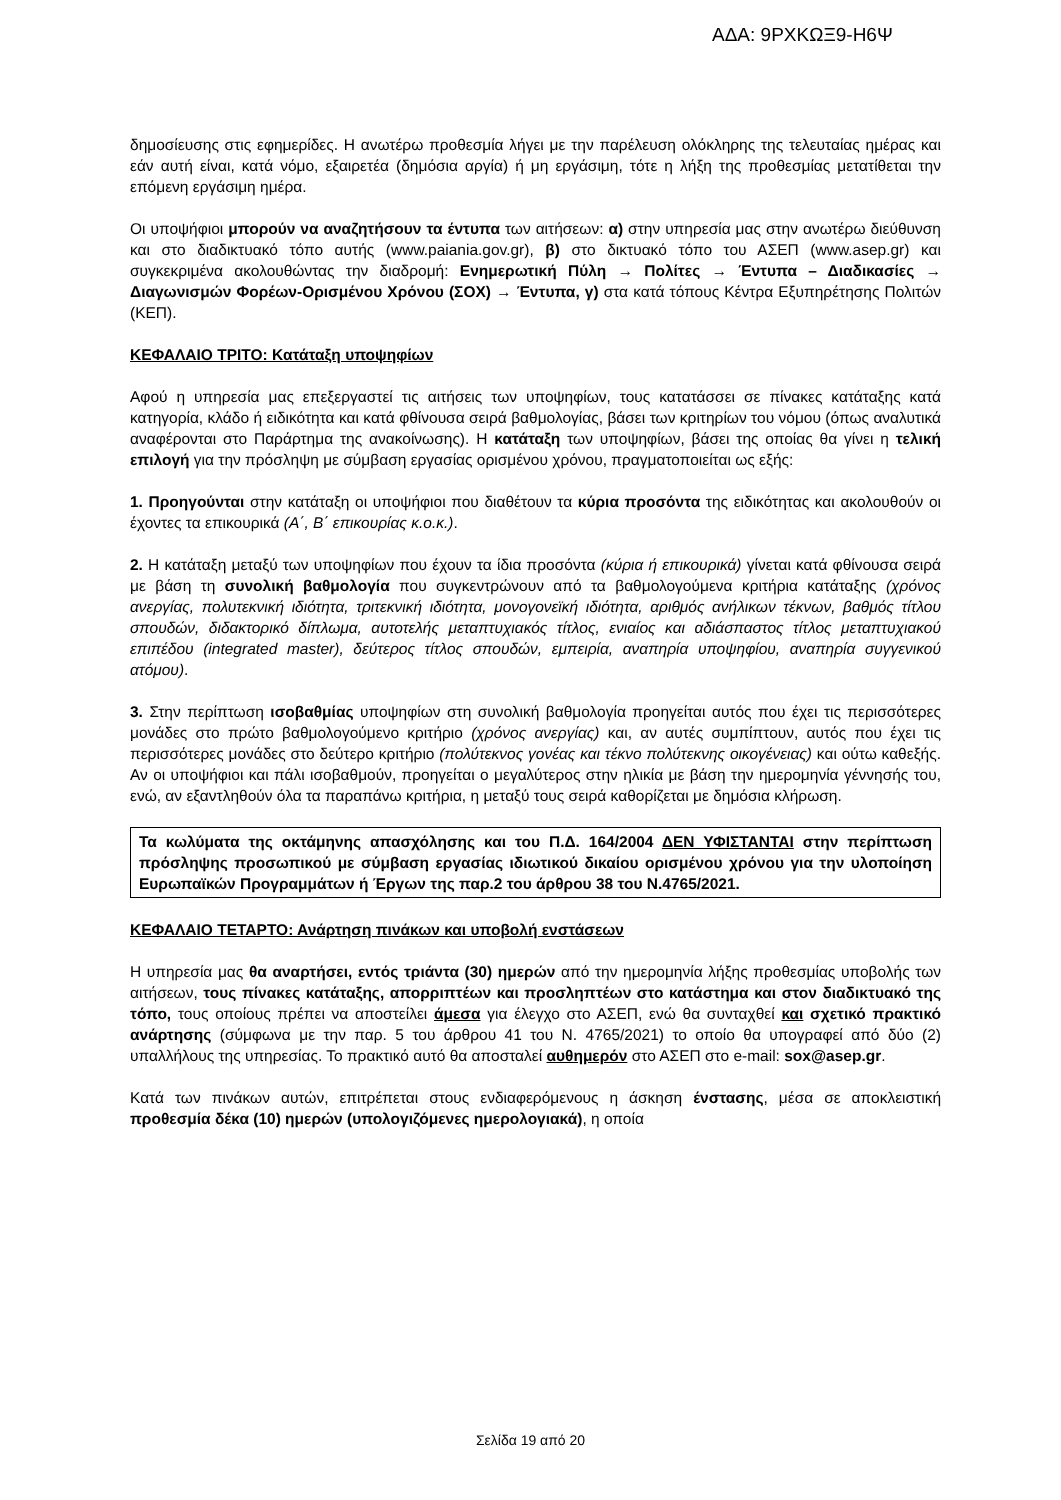ΑΔΑ: 9ΡΧΚΩΞ9-Η6Ψ
δημοσίευσης στις εφημερίδες. Η ανωτέρω προθεσμία λήγει με την παρέλευση ολόκληρης της τελευταίας ημέρας και εάν αυτή είναι, κατά νόμο, εξαιρετέα (δημόσια αργία) ή μη εργάσιμη, τότε η λήξη της προθεσμίας μετατίθεται την επόμενη εργάσιμη ημέρα.
Οι υποψήφιοι μπορούν να αναζητήσουν τα έντυπα των αιτήσεων: α) στην υπηρεσία μας στην ανωτέρω διεύθυνση και στο διαδικτυακό τόπο αυτής (www.paiania.gov.gr), β) στο δικτυακό τόπο του ΑΣΕΠ (www.asep.gr) και συγκεκριμένα ακολουθώντας την διαδρομή: Ενημερωτική Πύλη → Πολίτες → Έντυπα – Διαδικασίες → Διαγωνισμών Φορέων-Ορισμένου Χρόνου (ΣΟΧ) → Έντυπα, γ) στα κατά τόπους Κέντρα Εξυπηρέτησης Πολιτών (ΚΕΠ).
ΚΕΦΑΛΑΙΟ ΤΡΙΤΟ: Κατάταξη υποψηφίων
Αφού η υπηρεσία μας επεξεργαστεί τις αιτήσεις των υποψηφίων, τους κατατάσσει σε πίνακες κατάταξης κατά κατηγορία, κλάδο ή ειδικότητα και κατά φθίνουσα σειρά βαθμολογίας, βάσει των κριτηρίων του νόμου (όπως αναλυτικά αναφέρονται στο Παράρτημα της ανακοίνωσης). Η κατάταξη των υποψηφίων, βάσει της οποίας θα γίνει η τελική επιλογή για την πρόσληψη με σύμβαση εργασίας ορισμένου χρόνου, πραγματοποιείται ως εξής:
1. Προηγούνται στην κατάταξη οι υποψήφιοι που διαθέτουν τα κύρια προσόντα της ειδικότητας και ακολουθούν οι έχοντες τα επικουρικά (Α΄, Β΄ επικουρίας κ.ο.κ.).
2. Η κατάταξη μεταξύ των υποψηφίων που έχουν τα ίδια προσόντα (κύρια ή επικουρικά) γίνεται κατά φθίνουσα σειρά με βάση τη συνολική βαθμολογία που συγκεντρώνουν από τα βαθμολογούμενα κριτήρια κατάταξης (χρόνος ανεργίας, πολυτεκνική ιδιότητα, τριτεκνική ιδιότητα, μονογονεϊκή ιδιότητα, αριθμός ανήλικων τέκνων, βαθμός τίτλου σπουδών, διδακτορικό δίπλωμα, αυτοτελής μεταπτυχιακός τίτλος, ενιαίος και αδιάσπαστος τίτλος μεταπτυχιακού επιπέδου (integrated master), δεύτερος τίτλος σπουδών, εμπειρία, αναπηρία υποψηφίου, αναπηρία συγγενικού ατόμου).
3. Στην περίπτωση ισοβαθμίας υποψηφίων στη συνολική βαθμολογία προηγείται αυτός που έχει τις περισσότερες μονάδες στο πρώτο βαθμολογούμενο κριτήριο (χρόνος ανεργίας) και, αν αυτές συμπίπτουν, αυτός που έχει τις περισσότερες μονάδες στο δεύτερο κριτήριο (πολύτεκνος γονέας και τέκνο πολύτεκνης οικογένειας) και ούτω καθεξής. Αν οι υποψήφιοι και πάλι ισοβαθμούν, προηγείται ο μεγαλύτερος στην ηλικία με βάση την ημερομηνία γέννησής του, ενώ, αν εξαντληθούν όλα τα παραπάνω κριτήρια, η μεταξύ τους σειρά καθορίζεται με δημόσια κλήρωση.
Τα κωλύματα της οκτάμηνης απασχόλησης και του Π.Δ. 164/2004 ΔΕΝ ΥΦΙΣΤΑΝΤΑΙ στην περίπτωση πρόσληψης προσωπικού με σύμβαση εργασίας ιδιωτικού δικαίου ορισμένου χρόνου για την υλοποίηση Ευρωπαϊκών Προγραμμάτων ή Έργων της παρ.2 του άρθρου 38 του Ν.4765/2021.
ΚΕΦΑΛΑΙΟ ΤΕΤΑΡΤΟ: Ανάρτηση πινάκων και υποβολή ενστάσεων
Η υπηρεσία μας θα αναρτήσει, εντός τριάντα (30) ημερών από την ημερομηνία λήξης προθεσμίας υποβολής των αιτήσεων, τους πίνακες κατάταξης, απορριπτέων και προσληπτέων στο κατάστημα και στον διαδικτυακό της τόπο, τους οποίους πρέπει να αποστείλει άμεσα για έλεγχο στο ΑΣΕΠ, ενώ θα συνταχθεί και σχετικό πρακτικό ανάρτησης (σύμφωνα με την παρ. 5 του άρθρου 41 του Ν. 4765/2021) το οποίο θα υπογραφεί από δύο (2) υπαλλήλους της υπηρεσίας. Το πρακτικό αυτό θα αποσταλεί αυθημερόν στο ΑΣΕΠ στο e-mail: sox@asep.gr.
Κατά των πινάκων αυτών, επιτρέπεται στους ενδιαφερόμενους η άσκηση ένστασης, μέσα σε αποκλειστική προθεσμία δέκα (10) ημερών (υπολογιζόμενες ημερολογιακά), η οποία
Σελίδα 19 από 20